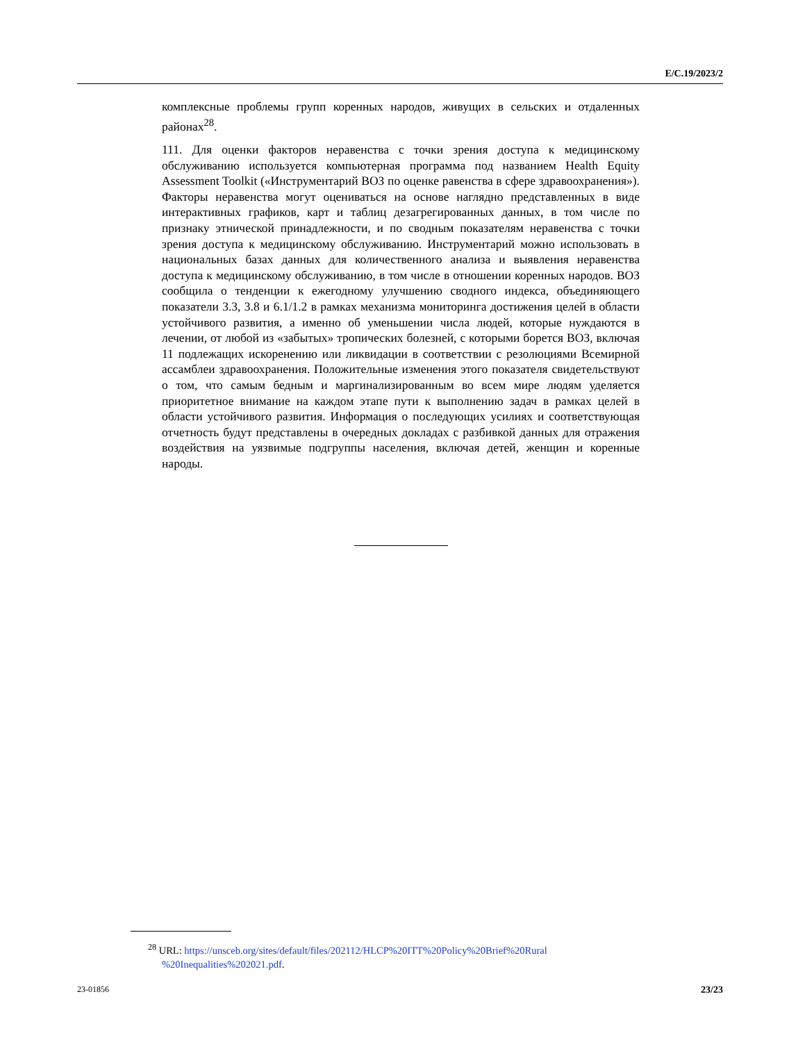E/C.19/2023/2
комплексные проблемы групп коренных народов, живущих в сельских и отдаленных районах<sup>28</sup>.
111. Для оценки факторов неравенства с точки зрения доступа к медицинскому обслуживанию используется компьютерная программа под названием Health Equity Assessment Toolkit («Инструментарий ВОЗ по оценке равенства в сфере здравоохранения»). Факторы неравенства могут оцениваться на основе наглядно представленных в виде интерактивных графиков, карт и таблиц дезагрегированных данных, в том числе по признаку этнической принадлежности, и по сводным показателям неравенства с точки зрения доступа к медицинскому обслуживанию. Инструментарий можно использовать в национальных базах данных для количественного анализа и выявления неравенства доступа к медицинскому обслуживанию, в том числе в отношении коренных народов. ВОЗ сообщила о тенденции к ежегодному улучшению сводного индекса, объединяющего показатели 3.3, 3.8 и 6.1/1.2 в рамках механизма мониторинга достижения целей в области устойчивого развития, а именно об уменьшении числа людей, которые нуждаются в лечении, от любой из «забытых» тропических болезней, с которыми борется ВОЗ, включая 11 подлежащих искоренению или ликвидации в соответствии с резолюциями Всемирной ассамблеи здравоохранения. Положительные изменения этого показателя свидетельствуют о том, что самым бедным и маргинализированным во всем мире людям уделяется приоритетное внимание на каждом этапе пути к выполнению задач в рамках целей в области устойчивого развития. Информация о последующих усилиях и соответствующая отчетность будут представлены в очередных докладах с разбивкой данных для отражения воздействия на уязвимые подгруппы населения, включая детей, женщин и коренные народы.
<sup>28</sup> URL: https://unsceb.org/sites/default/files/202112/HLCP%20ITT%20Policy%20Brief%20Rural %20Inequalities%202021.pdf.
23-01856 23/23